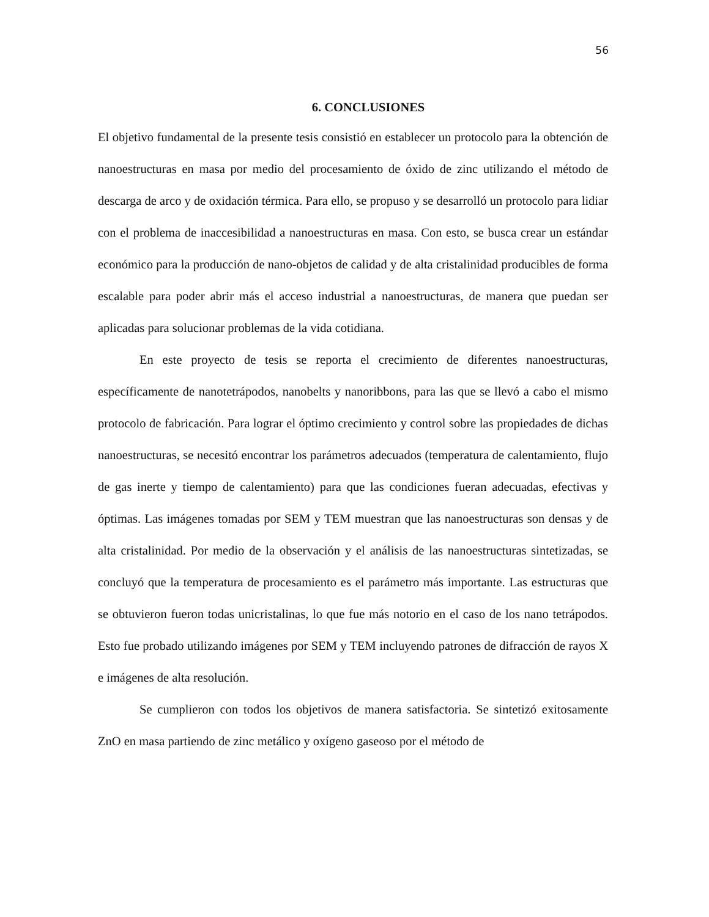56
6. CONCLUSIONES
El objetivo fundamental de la presente tesis consistió en establecer un protocolo para la obtención de nanoestructuras en masa por medio del procesamiento de óxido de zinc utilizando el método de descarga de arco y de oxidación térmica. Para ello, se propuso y se desarrolló un protocolo para lidiar con el problema de inaccesibilidad a nanoestructuras en masa. Con esto, se busca crear un estándar económico para la producción de nano-objetos de calidad y de alta cristalinidad producibles de forma escalable para poder abrir más el acceso industrial a nanoestructuras, de manera que puedan ser aplicadas para solucionar problemas de la vida cotidiana.
En este proyecto de tesis se reporta el crecimiento de diferentes nanoestructuras, específicamente de nanotetrápodos, nanobelts y nanoribbons, para las que se llevó a cabo el mismo protocolo de fabricación. Para lograr el óptimo crecimiento y control sobre las propiedades de dichas nanoestructuras, se necesitó encontrar los parámetros adecuados (temperatura de calentamiento, flujo de gas inerte y tiempo de calentamiento) para que las condiciones fueran adecuadas, efectivas y óptimas. Las imágenes tomadas por SEM y TEM muestran que las nanoestructuras son densas y de alta cristalinidad. Por medio de la observación y el análisis de las nanoestructuras sintetizadas, se concluyó que la temperatura de procesamiento es el parámetro más importante. Las estructuras que se obtuvieron fueron todas unicristalinas, lo que fue más notorio en el caso de los nano tetrápodos. Esto fue probado utilizando imágenes por SEM y TEM incluyendo patrones de difracción de rayos X e imágenes de alta resolución.
Se cumplieron con todos los objetivos de manera satisfactoria. Se sintetizó exitosamente ZnO en masa partiendo de zinc metálico y oxígeno gaseoso por el método de